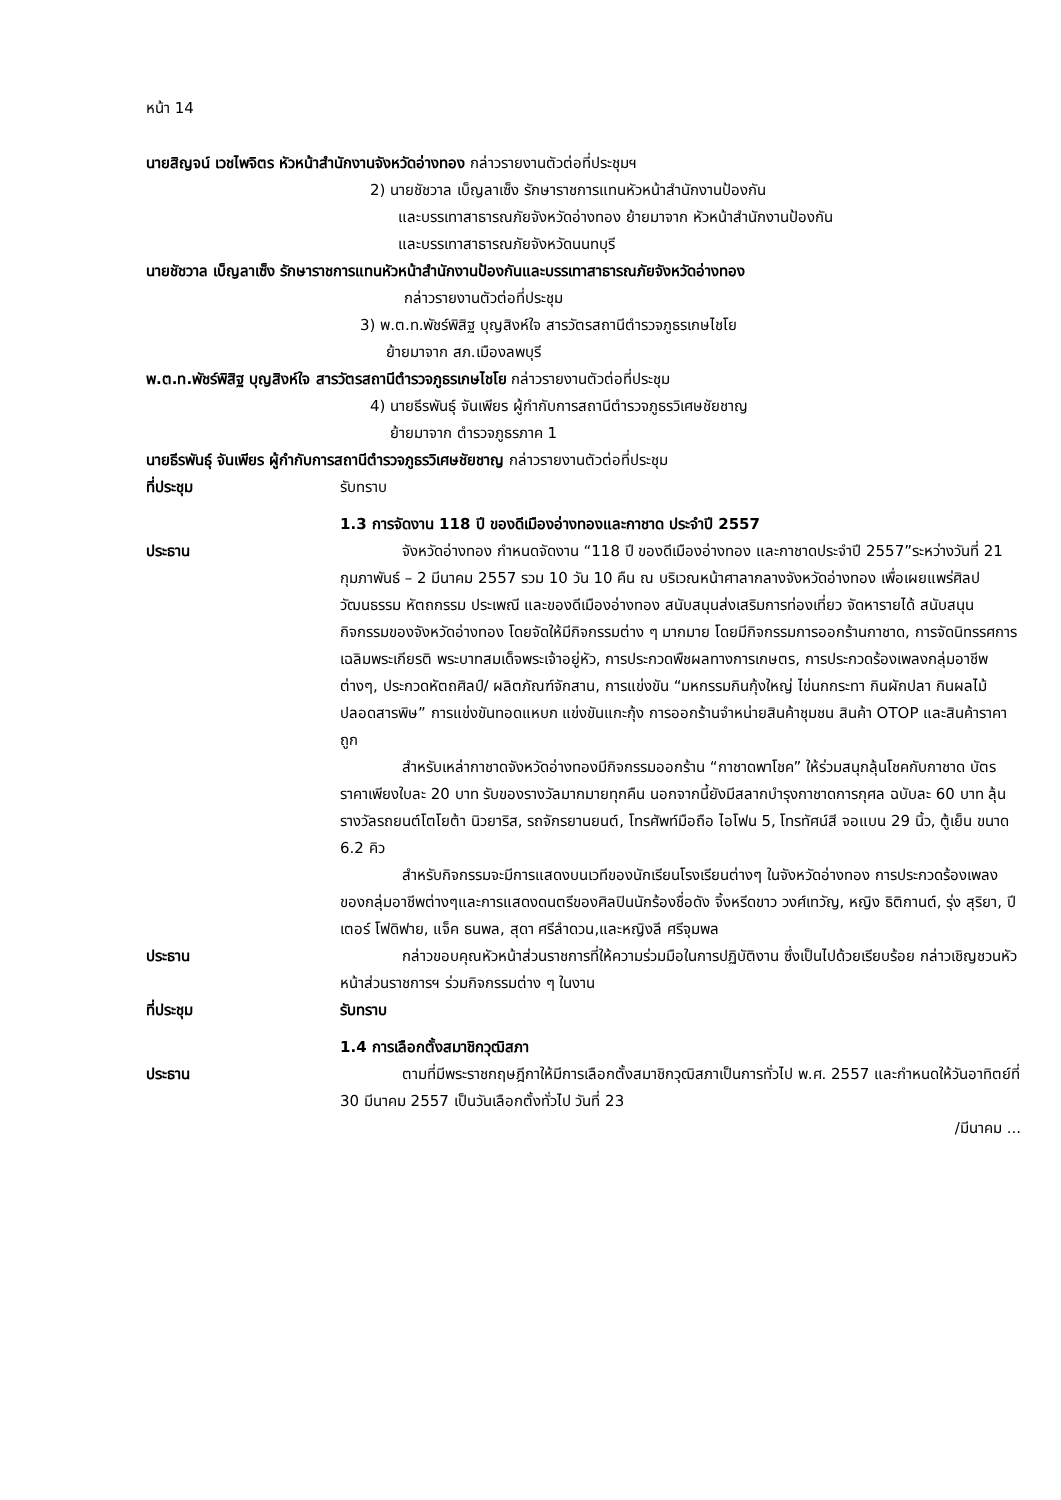หน้า 14
นายสิญจน์ เวชไพจิตร หัวหน้าสำนักงานจังหวัดอ่างทอง กล่าวรายงานตัวต่อที่ประชุมฯ
2) นายชัชวาล เบ็ญลาเซ็ง รักษาราชการแทนหัวหน้าสำนักงานป้องกัน
และบรรเทาสาธารณภัยจังหวัดอ่างทอง ย้ายมาจาก หัวหน้าสำนักงานป้องกัน
และบรรเทาสาธารณภัยจังหวัดนนทบุรี
นายชัชวาล เบ็ญลาเซ็ง รักษาราชการแทนหัวหน้าสำนักงานป้องกันและบรรเทาสาธารณภัยจังหวัดอ่างทอง
กล่าวรายงานตัวต่อที่ประชุม
3) พ.ต.ท.พัชร์พิสิฐ บุญสิงห์ใจ สารวัตรสถานีตำรวจภูธรเกษไชโย
ย้ายมาจาก สภ.เมืองลพบุรี
พ.ต.ท.พัชร์พิสิฐ บุญสิงห์ใจ สารวัตรสถานีตำรวจภูธรเกษไชโย กล่าวรายงานตัวต่อที่ประชุม
4) นายธีรพันธุ์ จันเพียร ผู้กำกับการสถานีตำรวจภูธรวิเศษชัยชาญ
ย้ายมาจาก ตำรวจภูธรภาค 1
นายธีรพันธุ์ จันเพียร ผู้กำกับการสถานีตำรวจภูธรวิเศษชัยชาญ กล่าวรายงานตัวต่อที่ประชุม
ที่ประชุม รับทราบ
1.3 การจัดงาน 118 ปี ของดีเมืองอ่างทองและกาชาด ประจำปี 2557
ประธาน จังหวัดอ่างทอง กำหนดจัดงาน “118 ปี ของดีเมืองอ่างทอง และกาชาดประจำปี 2557”ระหว่างวันที่ 21 กุมภาพันธ์ – 2 มีนาคม 2557 รวม 10 วัน 10 คืน ณ บริเวณหน้าศาลากลางจังหวัดอ่างทอง เพื่อเผยแพร่ศิลปวัฒนธรรม หัตถกรรม ประเพณี และของดีเมืองอ่างทอง สนับสนุนส่งเสริมการท่องเที่ยว จัดหารายได้ สนับสนุนกิจกรรมของจังหวัดอ่างทอง โดยจัดให้มีกิจกรรมต่าง ๆ มากมาย โดยมีกิจกรรมการออกร้านกาชาด, การจัดนิทรรศการเฉลิมพระเกียรติ พระบาทสมเด็จพระเจ้าอยู่หัว, การประกวดพืชผลทางการเกษตร, การประกวดร้องเพลงกลุ่มอาชีพต่างๆ, ประกวดหัตถศิลป์/ ผลิตภัณฑ์จักสาน, การแข่งขัน “มหกรรมกินกุ้งใหญ่ ไข่นกกระทา กินผักปลา กินผลไม้ปลอดสารพิษ” การแข่งขันทอดแหบก แข่งขันแกะกุ้ง การออกร้านจำหน่ายสินค้าชุมชน สินค้า OTOP และสินค้าราคาถูก
สำหรับเหล่ากาชาดจังหวัดอ่างทองมีกิจกรรมออกร้าน “กาชาดพาโชค” ให้ร่วมสนุกลุ้นโชคกับกาชาด บัตรราคาเพียงใบละ 20 บาท รับของรางวัลมากมายทุกคืน นอกจากนี้ยังมีสลากบำรุงกาชาดการกุศล ฉบับละ 60 บาท ลุ้นรางวัลรถยนต์โตโยต้า นิวยาริส, รถจักรยานยนต์, โทรศัพท์มือถือ ไอโฟน 5, โทรทัศน์สี จอแบน 29 นิ้ว, ตู้เย็น ขนาด 6.2 คิว
สำหรับกิจกรรมจะมีการแสดงบนเวทีของนักเรียนโรงเรียนต่างๆ ในจังหวัดอ่างทอง การประกวดร้องเพลงของกลุ่มอาชีพต่างๆและการแสดงดนตรีของศิลปินนักร้องชื่อดัง จิ้งหรีดขาว วงศ์เทวัญ, หญิง ธิติกานต์, รุ่ง สุริยา, ปีเตอร์ โฟดิฟาย, แจ็ค ธนพล, สุดา ศรีลำดวน,และหญิงลี ศรีจุมพล
ประธาน กล่าวขอบคุณหัวหน้าส่วนราชการที่ให้ความร่วมมือในการปฏิบัติงาน ซึ่งเป็นไปด้วยเรียบร้อย กล่าวเชิญชวนหัวหน้าส่วนราชการฯ ร่วมกิจกรรมต่าง ๆ ในงาน
ที่ประชุม รับทราบ
1.4 การเลือกตั้งสมาชิกวุฒิสภา
ประธาน ตามที่มีพระราชกฤษฎีกาให้มีการเลือกตั้งสมาชิกวุฒิสภาเป็นการทั่วไป พ.ศ. 2557 และกำหนดให้วันอาทิตย์ที่ 30 มีนาคม 2557 เป็นวันเลือกตั้งทั่วไป วันที่ 23
/มีนาคม ...